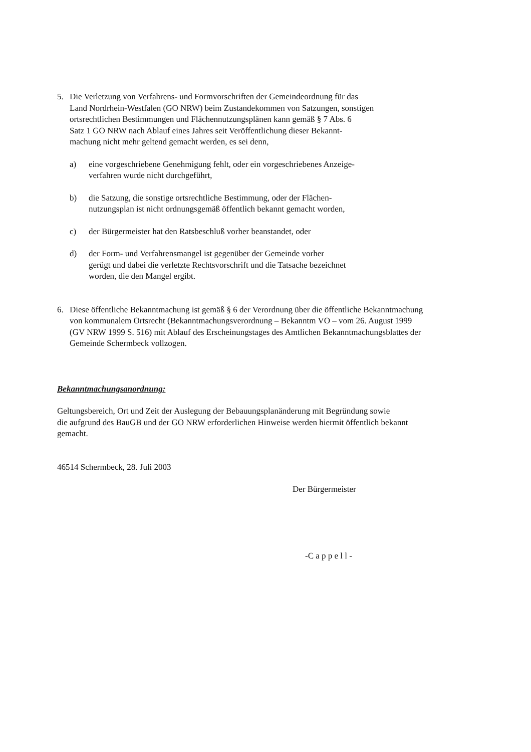5. Die Verletzung von Verfahrens- und Formvorschriften der Gemeindeordnung für das
Land Nordrhein-Westfalen (GO NRW) beim Zustandekommen von Satzungen, sonstigen
ortsrechtlichen Bestimmungen und Flächennutzungsplänen kann gemäß § 7 Abs. 6
Satz 1 GO NRW nach Ablauf eines Jahres seit Veröffentlichung dieser Bekannt-
machung nicht mehr geltend gemacht werden, es sei denn,
a) eine vorgeschriebene Genehmigung fehlt, oder ein vorgeschriebenes Anzeige-
verfahren wurde nicht durchgeführt,
b) die Satzung, die sonstige ortsrechtliche Bestimmung, oder der Flächen-
nutzungsplan ist nicht ordnungsgemäß öffentlich bekannt gemacht worden,
c) der Bürgermeister hat den Ratsbeschluß vorher beanstandet, oder
d) der Form- und Verfahrensmangel ist gegenüber der Gemeinde vorher
gerügt und dabei die verletzte Rechtsvorschrift und die Tatsache bezeichnet
worden, die den Mangel ergibt.
6. Diese öffentliche Bekanntmachung ist gemäß § 6 der Verordnung über die öffentliche Bekanntmachung
von kommunalem Ortsrecht (Bekanntmachungsverordnung – Bekanntm VO – vom 26. August 1999
(GV NRW 1999 S. 516) mit Ablauf des Erscheinungstages des Amtlichen Bekanntmachungsblattes der
Gemeinde Schermbeck vollzogen.
Bekanntmachungsanordnung:
Geltungsbereich, Ort und Zeit der Auslegung der Bebauungsplanänderung mit Begründung sowie
die aufgrund des BauGB und der GO NRW erforderlichen Hinweise werden hiermit öffentlich bekannt
gemacht.
46514 Schermbeck, 28. Juli 2003
Der Bürgermeister
-C a p p e l l -